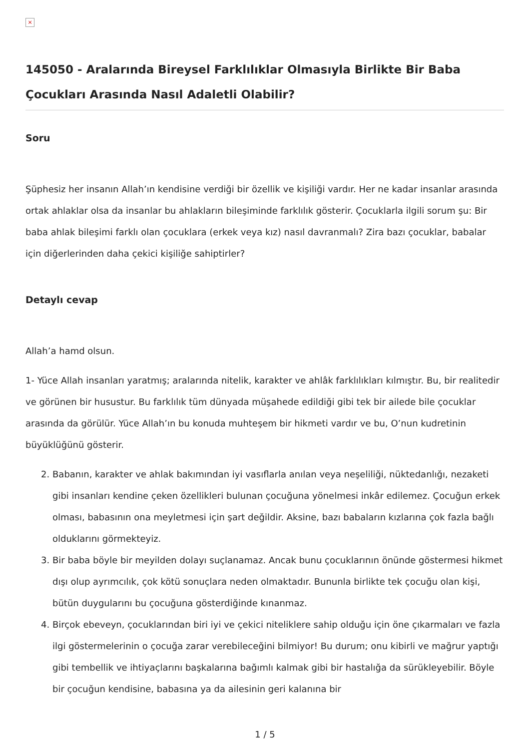×
145050 - Aralarında Bireysel Farklılıklar Olmasıyla Birlikte Bir Baba Çocukları Arasında Nasıl Adaletli Olabilir?
Soru
Şüphesiz her insanın Allah’ın kendisine verdiği bir özellik ve kişiliği vardır. Her ne kadar insanlar arasında ortak ahlaklar olsa da insanlar bu ahlakların bileşiminde farklılık gösterir. Çocuklarla ilgili sorum şu: Bir baba ahlak bileşimi farklı olan çocuklara (erkek veya kız) nasıl davranmalı? Zira bazı çocuklar, babalar için diğerlerinden daha çekici kişiliğe sahiptirler?
Detaylı cevap
Allah’a hamd olsun.
1- Yüce Allah insanları yaratmış; aralarında nitelik, karakter ve ahlâk farklılıkları kılmıştır. Bu, bir realitedir ve görünen bir husustur. Bu farklılık tüm dünyada müşahede edildiği gibi tek bir ailede bile çocuklar arasında da görülür. Yüce Allah’ın bu konuda muhteşem bir hikmeti vardır ve bu, O’nun kudretinin büyüklüğünü gösterir.
2. Babanın, karakter ve ahlak bakımından iyi vasıflarla anılan veya neşeliliği, nüktedanlığı, nezaketi gibi insanları kendine çeken özellikleri bulunan çocuğuna yönelmesi inkâr edilemez. Çocuğun erkek olması, babasının ona meyletmesi için şart değildir. Aksine, bazı babaların kızlarına çok fazla bağlı olduklarını görmekteyiz.
3. Bir baba böyle bir meyilden dolayı suçlanamaz. Ancak bunu çocuklarının önünde göstermesi hikmet dışı olup ayrımcılık, çok kötü sonuçlara neden olmaktadır. Bununla birlikte tek çocuğu olan kişi, bütün duygularını bu çocuğuna gösterdiğinde kınanmaz.
4. Birçok ebeveyn, çocuklarından biri iyi ve çekici niteliklere sahip olduğu için öne çıkarmaları ve fazla ilgi göstermelerinin o çocuğa zarar verebileceğini bilmiyor! Bu durum; onu kibirli ve mağrur yaptığı gibi tembellik ve ihtiyaçlarını başkalarına bağımlı kalmak gibi bir hastalığa da sürükleyebilir. Böyle bir çocuğun kendisine, babasına ya da ailesinin geri kalanına bir
1 / 5